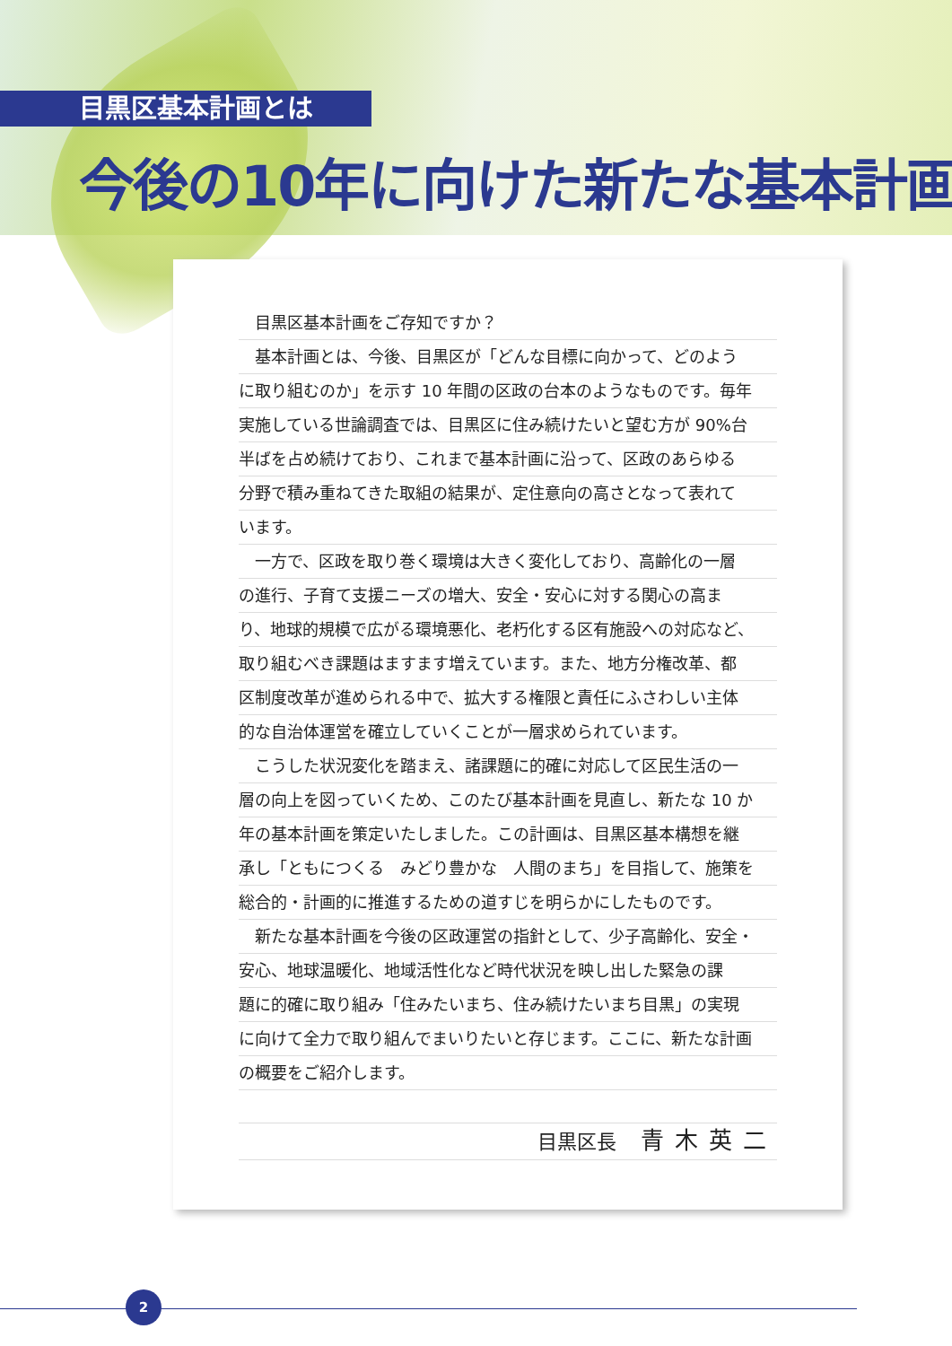目黒区基本計画とは
今後の10年に向けた新たな基本計画
　目黒区基本計画をご存知ですか？
　基本計画とは、今後、目黒区が「どんな目標に向かって、どのよう
に取り組むのか」を示す 10 年間の区政の台本のようなものです。毎年
実施している世論調査では、目黒区に住み続けたいと望む方が 90%台
半ばを占め続けており、これまで基本計画に沿って、区政のあらゆる
分野で積み重ねてきた取組の結果が、定住意向の高さとなって表れて
います。
　一方で、区政を取り巻く環境は大きく変化しており、高齢化の一層
の進行、子育て支援ニーズの増大、安全・安心に対する関心の高ま
り、地球的規模で広がる環境悪化、老朽化する区有施設への対応など、
取り組むべき課題はますます増えています。また、地方分権改革、都
区制度改革が進められる中で、拡大する権限と責任にふさわしい主体
的な自治体運営を確立していくことが一層求められています。
　こうした状況変化を踏まえ、諸課題に的確に対応して区民生活の一
層の向上を図っていくため、このたび基本計画を見直し、新たな 10 か
年の基本計画を策定いたしました。この計画は、目黒区基本構想を継
承し「ともにつくる　みどり豊かな　人間のまち」を目指して、施策を
総合的・計画的に推進するための道すじを明らかにしたものです。
　新たな基本計画を今後の区政運営の指針として、少子高齢化、安全・
安心、地球温暖化、地域活性化など時代状況を映し出した緊急の課
題に的確に取り組み「住みたいまち、住み続けたいまち目黒」の実現
に向けて全力で取り組んでまいりたいと存じます。ここに、新たな計画
の概要をご紹介します。
目黒区長 青木英二
2